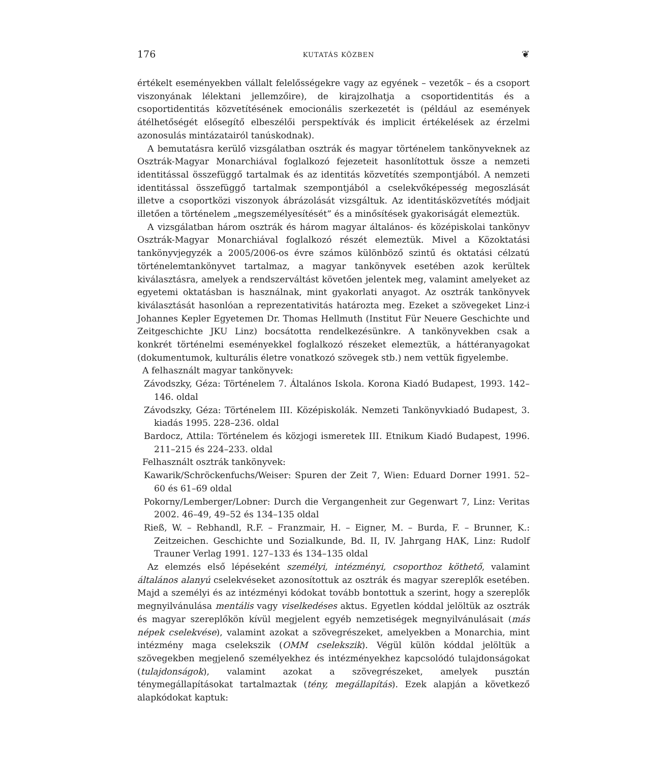176 KUTATÁS KÖZBEN ❦
értékelt eseményekben vállalt felelősségekre vagy az egyének – vezetők – és a csoport viszonyának lélektani jellemzőire), de kirajzolhatja a csoportidentitás és a csoportidentitás közvetítésének emocionális szerkezetét is (például az események átélhetőségét elősegítő elbeszélői perspektívák és implicit értékelések az érzelmi azonosulás mintázatairól tanúskodnak).
A bemutatásra kerülő vizsgálatban osztrák és magyar történelem tankönyveknek az Osztrák-Magyar Monarchiával foglalkozó fejezeteit hasonlítottuk össze a nemzeti identitással összefüggő tartalmak és az identitás közvetítés szempontjából. A nemzeti identitással összefüggő tartalmak szempontjából a cselekvőképesség megoszlását illetve a csoportközi viszonyok ábrázolását vizsgáltuk. Az identitásközvetítés módjait illetően a történelem „megszemélyesítését” és a minősítések gyakoriságát elemeztük.
A vizsgálatban három osztrák és három magyar általános- és középiskolai tankönyv Osztrák-Magyar Monarchiával foglalkozó részét elemeztük. Mivel a Közoktatási tankönyvjegyzék a 2005/2006-os évre számos különböző szintű és oktatási célzatú történelemtankönyvet tartalmaz, a magyar tankönyvek esetében azok kerültek kiválasztásra, amelyek a rendszerváltást követően jelentek meg, valamint amelyeket az egyetemi oktatásban is használnak, mint gyakorlati anyagot. Az osztrák tankönyvek kiválasztását hasonlóan a reprezentativitás határozta meg. Ezeket a szövegeket Linz-i Johannes Kepler Egyetemen Dr. Thomas Hellmuth (Institut Für Neuere Geschichte und Zeitgeschichte JKU Linz) bocsátotta rendelkezésünkre. A tankönyvekben csak a konkrét történelmi eseményekkel foglalkozó részeket elemeztük, a háttéranyagokat (dokumentumok, kulturális életre vonatkozó szövegek stb.) nem vettük figyelembe.
A felhasznált magyar tankönyvek:
Závodszky, Géza: Történelem 7. Általános Iskola. Korona Kiadó Budapest, 1993. 142–146. oldal
Závodszky, Géza: Történelem III. Középiskolák. Nemzeti Tankönyvkiadó Budapest, 3. kiadás 1995. 228–236. oldal
Bardocz, Attila: Történelem és közjogi ismeretek III. Etnikum Kiadó Budapest, 1996. 211–215 és 224–233. oldal
Felhasznált osztrák tankönyvek:
Kawarik/Schröckenfuchs/Weiser: Spuren der Zeit 7, Wien: Eduard Dorner 1991. 52–60 és 61–69 oldal
Pokorny/Lemberger/Lobner: Durch die Vergangenheit zur Gegenwart 7, Linz: Veritas 2002. 46–49, 49–52 és 134–135 oldal
Rieß, W. – Rebhandl, R.F. – Franzmair, H. – Eigner, M. – Burda, F. – Brunner, K.: Zeitzeichen. Geschichte und Sozialkunde, Bd. II, IV. Jahrgang HAK, Linz: Rudolf Trauner Verlag 1991. 127–133 és 134–135 oldal
Az elemzés első lépéseként személyi, intézményi, csoporthoz köthető, valamint általános alanyú cselekvéseket azonosítottuk az osztrák és magyar szereplők esetében. Majd a személyi és az intézményi kódokat tovább bontottuk a szerint, hogy a szereplők megnyilvánulása mentális vagy viselkedéses aktus. Egyetlen kóddal jelöltük az osztrák és magyar szereplőkön kívül megjelent egyéb nemzetiségek megnyilvánulásait (más népek cselekvése), valamint azokat a szövegrészeket, amelyekben a Monarchia, mint intézmény maga cselekszik (OMM cselekszik). Végül külön kóddal jelöltük a szövegekben megjelenő személyekhez és intézményekhez kapcsolódó tulajdonságokat (tulajdonságok), valamint azokat a szövegrészeket, amelyek pusztán ténymegállapításokat tartalmaztak (tény, megállapítás). Ezek alapján a következő alapkódokat kaptuk: